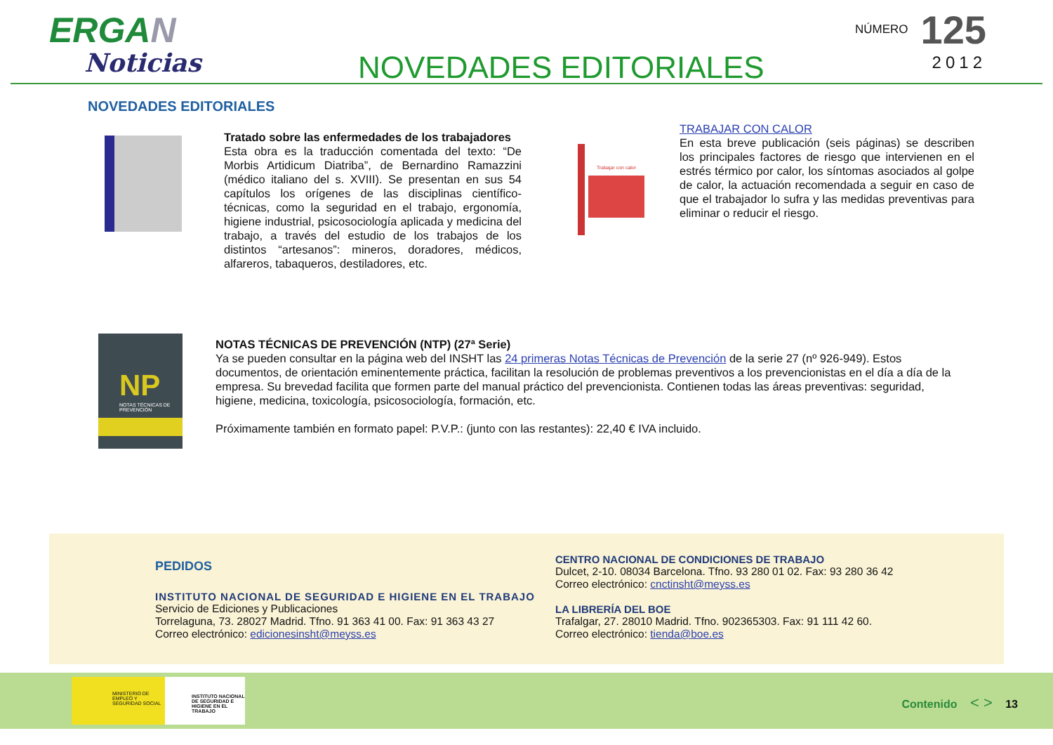ERGAN
Noticias
NOVEDADES EDITORIALES
NÚMERO 125
2012
NOVEDADES EDITORIALES
Tratado sobre las enfermedades de los trabajadores
Esta obra es la traducción comentada del texto: “De Morbis Artidicum Diatriba”, de Bernardino Ramazzini (médico italiano del s. XVIII). Se presentan en sus 54 capítulos los orígenes de las disciplinas científico-técnicas, como la seguridad en el trabajo, ergonomía, higiene industrial, psicosociología aplicada y medicina del trabajo, a través del estudio de los trabajos de los distintos “artesanos”: mineros, doradores, médicos, alfareros, tabaqueros, destiladores, etc.
Trabajar con calor
TRABAJAR CON CALOR
En esta breve publicación (seis páginas) se describen los principales factores de riesgo que intervienen en el estrés térmico por calor, los síntomas asociados al golpe de calor, la actuación recomendada a seguir en caso de que el trabajador lo sufra y las medidas preventivas para eliminar o reducir el riesgo.
NP
NOTAS TÉCNICAS DE PREVENCIÓN
NOTAS TÉCNICAS DE PREVENCIÓN (NTP) (27ª Serie)
Ya se pueden consultar en la página web del INSHT las 24 primeras Notas Técnicas de Prevención de la serie 27 (nº 926-949). Estos documentos, de orientación eminentemente práctica, facilitan la resolución de problemas preventivos a los prevencionistas en el día a día de la empresa. Su brevedad facilita que formen parte del manual práctico del prevencionista. Contienen todas las áreas preventivas: seguridad, higiene, medicina, toxicología, psicosociología, formación, etc.
Próximamente también en formato papel: P.V.P.: (junto con las restantes): 22,40 € IVA incluido.
PEDIDOS
INSTITUTO NACIONAL DE SEGURIDAD E HIGIENE EN EL TRABAJO
Servicio de Ediciones y Publicaciones
Torrelaguna, 73. 28027 Madrid. Tfno. 91 363 41 00. Fax: 91 363 43 27
Correo electrónico: edicionesinsht@meyss.es
CENTRO NACIONAL DE CONDICIONES DE TRABAJO
Dulcet, 2-10. 08034 Barcelona. Tfno. 93 280 01 02. Fax: 93 280 36 42
Correo electrónico: cnctinsht@meyss.es
LA LIBRERÍA DEL BOE
Trafalgar, 27. 28010 Madrid. Tfno. 902365303. Fax: 91 111 42 60.
Correo electrónico: tienda@boe.es
MINISTERIO DE EMPLEO Y SEGURIDAD SOCIAL
INSTITUTO NACIONAL DE SEGURIDAD E HIGIENE EN EL TRABAJO
Contenido < > 13